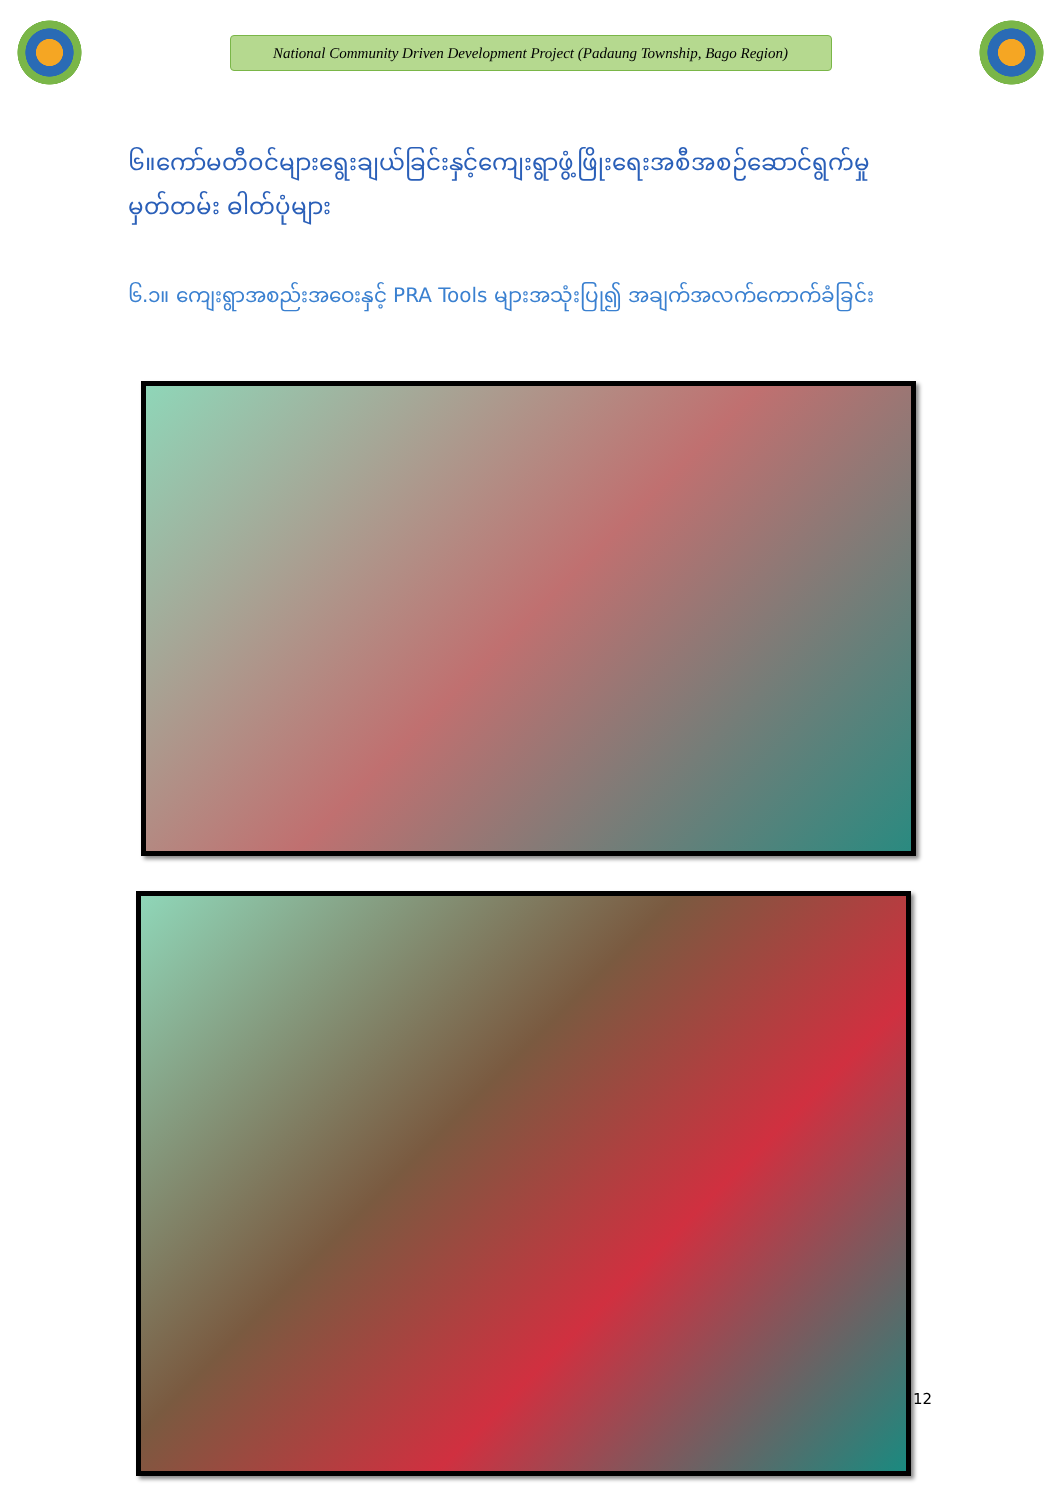National Community Driven Development Project (Padaung Township, Bago Region)
၆။ကော်မတီဝင်များရွေးချယ်ခြင်းနှင့်ကျေးရွာဖွံ့ဖြိုးရေးအစီအစဉ်ဆောင်ရွက်မှုမှတ်တမ်း ဓါတ်ပုံများ
၆.၁။ ကျေးရွာအစည်းအဝေးနှင့် PRA Tools များအသုံးပြု၍ အချက်အလက်ကောက်ခံခြင်း
12